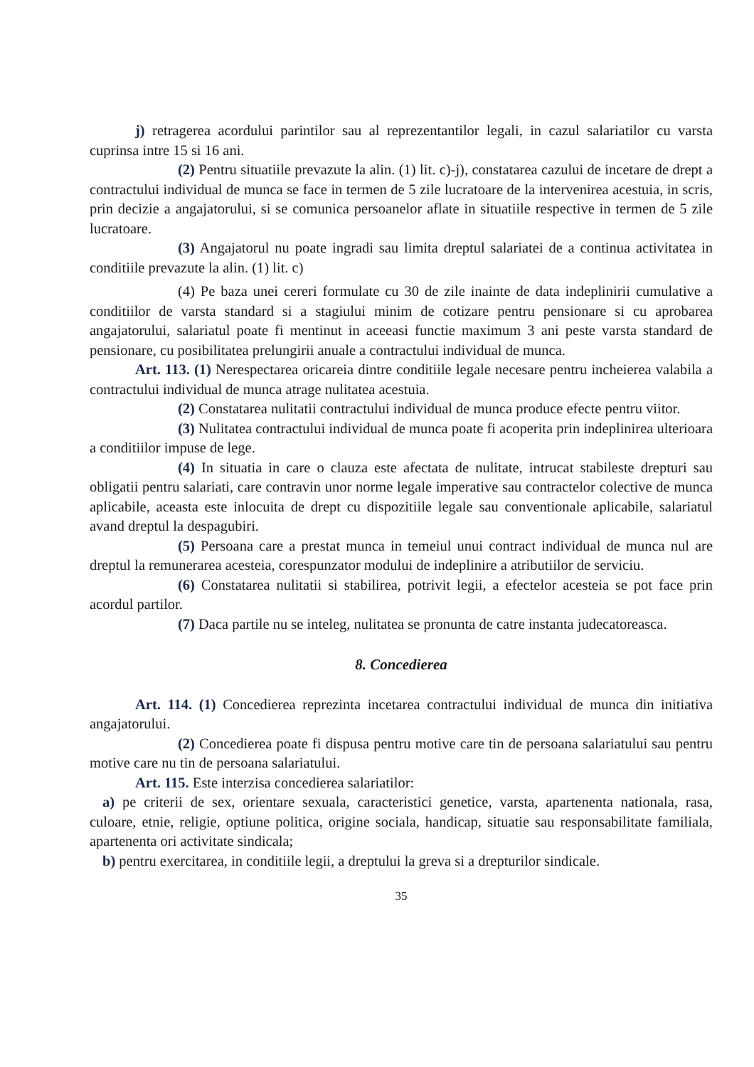j) retragerea acordului parintilor sau al reprezentantilor legali, in cazul salariatilor cu varsta cuprinsa intre 15 si 16 ani.
(2) Pentru situatiile prevazute la alin. (1) lit. c)-j), constatarea cazului de incetare de drept a contractului individual de munca se face in termen de 5 zile lucratoare de la intervenirea acestuia, in scris, prin decizie a angajatorului, si se comunica persoanelor aflate in situatiile respective in termen de 5 zile lucratoare.
(3) Angajatorul nu poate ingradi sau limita dreptul salariatei de a continua activitatea in conditiile prevazute la alin. (1) lit. c)
(4) Pe baza unei cereri formulate cu 30 de zile inainte de data indeplinirii cumulative a conditiilor de varsta standard si a stagiului minim de cotizare pentru pensionare si cu aprobarea angajatorului, salariatul poate fi mentinut in aceeasi functie maximum 3 ani peste varsta standard de pensionare, cu posibilitatea prelungirii anuale a contractului individual de munca.
Art. 113. (1) Nerespectarea oricareia dintre conditiile legale necesare pentru incheierea valabila a contractului individual de munca atrage nulitatea acestuia.
(2) Constatarea nulitatii contractului individual de munca produce efecte pentru viitor.
(3) Nulitatea contractului individual de munca poate fi acoperita prin indeplinirea ulterioara a conditiilor impuse de lege.
(4) In situatia in care o clauza este afectata de nulitate, intrucat stabileste drepturi sau obligatii pentru salariati, care contravin unor norme legale imperative sau contractelor colective de munca aplicabile, aceasta este inlocuita de drept cu dispozitiile legale sau conventionale aplicabile, salariatul avand dreptul la despagubiri.
(5) Persoana care a prestat munca in temeiul unui contract individual de munca nul are dreptul la remunerarea acesteia, corespunzator modului de indeplinire a atributiilor de serviciu.
(6) Constatarea nulitatii si stabilirea, potrivit legii, a efectelor acesteia se pot face prin acordul partilor.
(7) Daca partile nu se inteleg, nulitatea se pronunta de catre instanta judecatoreasca.
8. Concedierea
Art. 114. (1) Concedierea reprezinta incetarea contractului individual de munca din initiativa angajatorului.
(2) Concedierea poate fi dispusa pentru motive care tin de persoana salariatului sau pentru motive care nu tin de persoana salariatului.
Art. 115. Este interzisa concedierea salariatilor:
a) pe criterii de sex, orientare sexuala, caracteristici genetice, varsta, apartenenta nationala, rasa, culoare, etnie, religie, optiune politica, origine sociala, handicap, situatie sau responsabilitate familiala, apartenenta ori activitate sindicala;
b) pentru exercitarea, in conditiile legii, a dreptului la greva si a drepturilor sindicale.
35